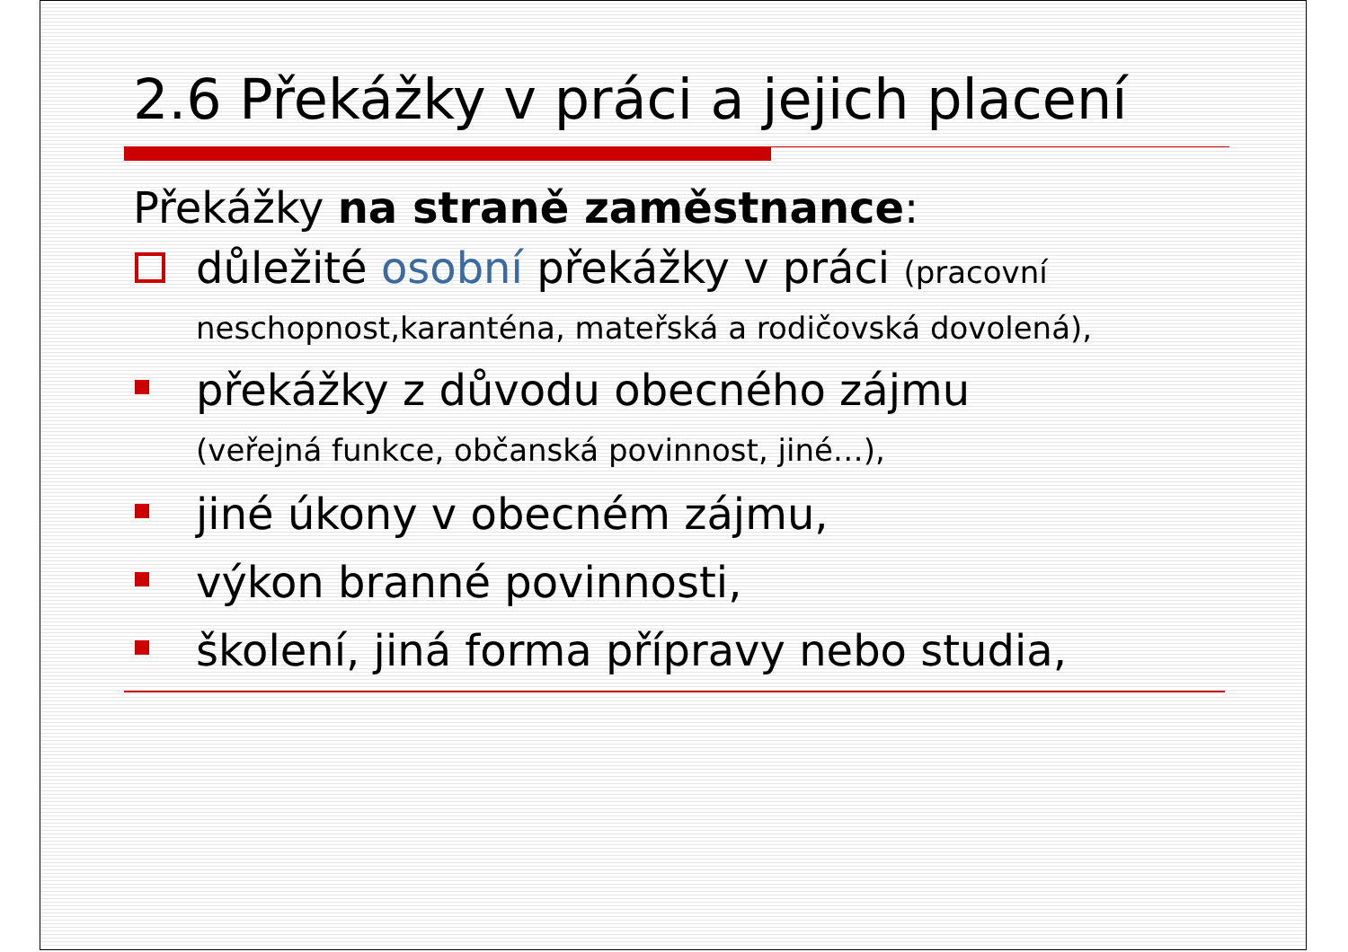2.6 Překážky v práci a jejich placení
Překážky na straně zaměstnance:
důležité osobní překážky v práci (pracovní neschopnost,karanténa, mateřská a rodičovská dovolená),
překážky z důvodu obecného zájmu
(veřejná funkce, občanská povinnost, jiné…),
jiné úkony v obecném zájmu,
výkon branné povinnosti,
školení, jiná forma přípravy nebo studia,